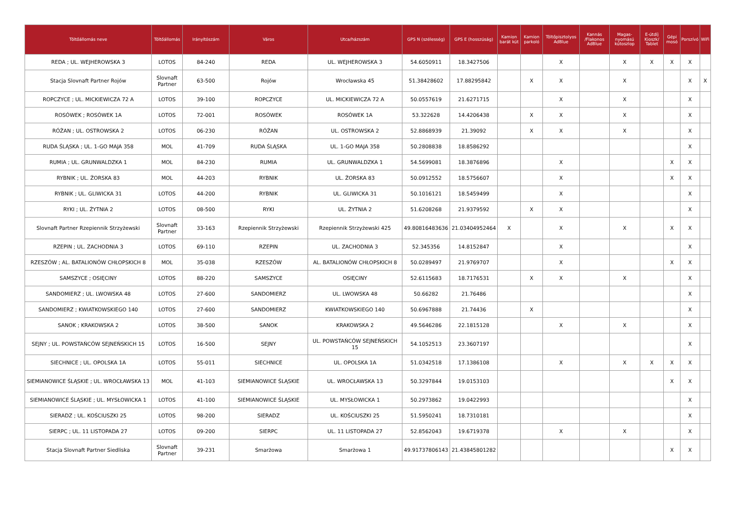| Töltőállomás neve | Töltőállomás | Irányítószám | Város | Utca/házszám | GPS N (szélesség) | GPS E (hosszúság) | Kamion barát kút | Kamion parkoló | Töltőpisztolyos AdBlue | Kannás /Flakonos AdBlue | Magas-nyomású kútoszlop | E-útdíj Kioszk/ Tablet | Gépi mosó | Porszívó | WiFi |
| --- | --- | --- | --- | --- | --- | --- | --- | --- | --- | --- | --- | --- | --- | --- | --- |
| REDA ; UL. WEJHEROWSKA 3 | LOTOS | 84-240 | REDA | UL. WEJHEROWSKA 3 | 54.6050911 | 18.3427506 | | | X | | X | X | X | X | |
| Stacja Slovnaft Partner Rojów | Slovnaft Partner | 63-500 | Rojów | Wrocławska 45 | 51.38428602 | 17.88295842 | | X | X | | X | | | X | X |
| ROPCZYCE ; UL. MICKIEWICZA 72 A | LOTOS | 39-100 | ROPCZYCE | UL. MICKIEWICZA 72 A | 50.0557619 | 21.6271715 | | | X | | X | | | X | |
| ROSÓWEK ; ROSÓWEK 1A | LOTOS | 72-001 | ROSÓWEK | ROSÓWEK 1A | 53.322628 | 14.4206438 | | X | X | | X | | | X | |
| RÓŻAN ; UL. OSTROWSKA 2 | LOTOS | 06-230 | RÓŻAN | UL. OSTROWSKA 2 | 52.8868939 | 21.39092 | | X | X | | X | | | X | |
| RUDA ŚLĄSKA ; UL. 1-GO MAJA 358 | MOL | 41-709 | RUDA ŚLĄSKA | UL. 1-GO MAJA 358 | 50.2808838 | 18.8586292 | | | | | | | | X | |
| RUMIA ; UL. GRUNWALDZKA 1 | MOL | 84-230 | RUMIA | UL. GRUNWALDZKA 1 | 54.5699081 | 18.3876896 | | | X | | | | X | X | |
| RYBNIK ; UL. ŻORSKA 83 | MOL | 44-203 | RYBNIK | UL. ŻORSKA 83 | 50.0912552 | 18.5756607 | | | X | | | | X | X | |
| RYBNIK ; UL. GLIWICKA 31 | LOTOS | 44-200 | RYBNIK | UL. GLIWICKA 31 | 50.1016121 | 18.5459499 | | | X | | | | | X | |
| RYKI ; UL. ŻYTNIA 2 | LOTOS | 08-500 | RYKI | UL. ŻYTNIA 2 | 51.6208268 | 21.9379592 | | X | X | | | | | X | |
| Slovnaft Partner Rzepiennik Strzyżewski | Slovnaft Partner | 33-163 | Rzepiennik Strzyżewski | Rzepiennik Strzyżewski 425 | 49.80816483636 | 21.03404952464 | X | | X | | X | | X | X | |
| RZEPIN ; UL. ZACHODNIA 3 | LOTOS | 69-110 | RZEPIN | UL. ZACHODNIA 3 | 52.345356 | 14.8152847 | | | X | | | | | X | |
| RZESZÓW ; AL. BATALIONÓW CHŁOPSKICH 8 | MOL | 35-038 | RZESZÓW | AL. BATALIONÓW CHŁOPSKICH 8 | 50.0289497 | 21.9769707 | | | X | | | | X | X | |
| SAMSZYCE ; OSIĘCINY | LOTOS | 88-220 | SAMSZYCE | OSIĘCINY | 52.6115683 | 18.7176531 | | X | X | | X | | | X | |
| SANDOMIERZ ; UL. LWOWSKA 48 | LOTOS | 27-600 | SANDOMIERZ | UL. LWOWSKA 48 | 50.66282 | 21.76486 | | | | | | | | X | |
| SANDOMIERZ ; KWIATKOWSKIEGO 140 | LOTOS | 27-600 | SANDOMIERZ | KWIATKOWSKIEGO 140 | 50.6967888 | 21.74436 | | X | | | | | | X | |
| SANOK ; KRAKOWSKA 2 | LOTOS | 38-500 | SANOK | KRAKOWSKA 2 | 49.5646286 | 22.1815128 | | | X | | X | | | X | |
| SEJNY ; UL. POWSTAŃCÓW SEJNEŃSKICH 15 | LOTOS | 16-500 | SEJNY | UL. POWSTAŃCÓW SEJNEŃSKICH 15 | 54.1052513 | 23.3607197 | | | | | | | | X | |
| SIECHNICE ; UL. OPOLSKA 1A | LOTOS | 55-011 | SIECHNICE | UL. OPOLSKA 1A | 51.0342518 | 17.1386108 | | | X | | X | X | X | X | |
| SIEMIANOWICE ŚLĄSKIE ; UL. WROCŁAWSKA 13 | MOL | 41-103 | SIEMIANOWICE ŚLĄSKIE | UL. WROCŁAWSKA 13 | 50.3297844 | 19.0153103 | | | | | | | X | X | |
| SIEMIANOWICE ŚLĄSKIE ; UL. MYSŁOWICKA 1 | LOTOS | 41-100 | SIEMIANOWICE ŚLĄSKIE | UL. MYSŁOWICKA 1 | 50.2973862 | 19.0422993 | | | | | | | | X | |
| SIERADZ ; UL. KOŚCIUSZKI 25 | LOTOS | 98-200 | SIERADZ | UL. KOŚCIUSZKI 25 | 51.5950241 | 18.7310181 | | | | | | | | X | |
| SIERPC ; UL. 11 LISTOPADA 27 | LOTOS | 09-200 | SIERPC | UL. 11 LISTOPADA 27 | 52.8562043 | 19.6719378 | | | X | | X | | | X | |
| Stacja Slovnaft Partner Siedliska | Slovnaft Partner | 39-231 | Smarżowa | Smarżowa 1 | 49.91737806143 | 21.43845801282 | | | | | | | X | X | |